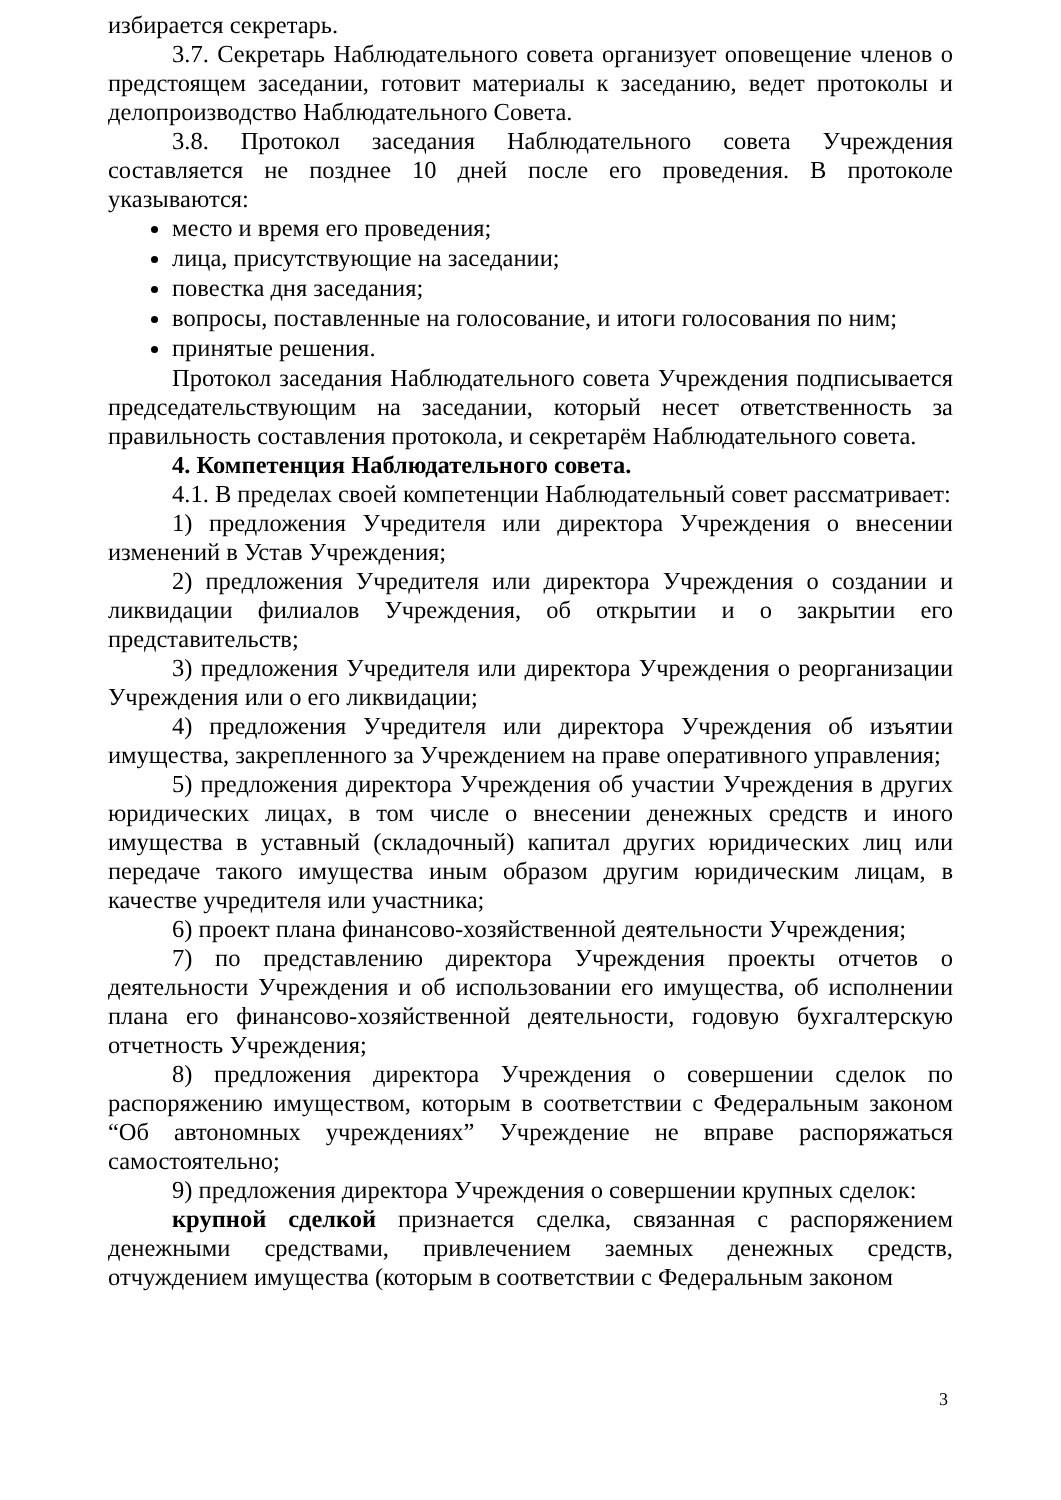избирается секретарь.
3.7. Секретарь Наблюдательного совета организует оповещение членов о предстоящем заседании, готовит материалы к заседанию, ведет протоколы и делопроизводство Наблюдательного Совета.
3.8. Протокол заседания Наблюдательного совета Учреждения составляется не позднее 10 дней после его проведения. В протоколе указываются:
место и время его проведения;
лица, присутствующие на заседании;
повестка дня заседания;
вопросы, поставленные на голосование, и итоги голосования по ним;
принятые решения.
Протокол заседания Наблюдательного совета Учреждения подписывается председательствующим на заседании, который несет ответственность за правильность составления протокола, и секретарём Наблюдательного совета.
4. Компетенция Наблюдательного совета.
4.1. В пределах своей компетенции Наблюдательный совет рассматривает:
1) предложения Учредителя или директора Учреждения о внесении изменений в Устав Учреждения;
2) предложения Учредителя или директора Учреждения о создании и ликвидации филиалов Учреждения, об открытии и о закрытии его представительств;
3) предложения Учредителя или директора Учреждения о реорганизации Учреждения или о его ликвидации;
4) предложения Учредителя или директора Учреждения об изъятии имущества, закрепленного за Учреждением на праве оперативного управления;
5) предложения директора Учреждения об участии Учреждения в других юридических лицах, в том числе о внесении денежных средств и иного имущества в уставный (складочный) капитал других юридических лиц или передаче такого имущества иным образом другим юридическим лицам, в качестве учредителя или участника;
6) проект плана финансово-хозяйственной деятельности Учреждения;
7) по представлению директора Учреждения проекты отчетов о деятельности Учреждения и об использовании его имущества, об исполнении плана его финансово-хозяйственной деятельности, годовую бухгалтерскую отчетность Учреждения;
8) предложения директора Учреждения о совершении сделок по распоряжению имуществом, которым в соответствии с Федеральным законом “Об автономных учреждениях” Учреждение не вправе распоряжаться самостоятельно;
9) предложения директора Учреждения о совершении крупных сделок:
крупной сделкой признается сделка, связанная с распоряжением денежными средствами, привлечением заемных денежных средств, отчуждением имущества (которым в соответствии с Федеральным законом
3